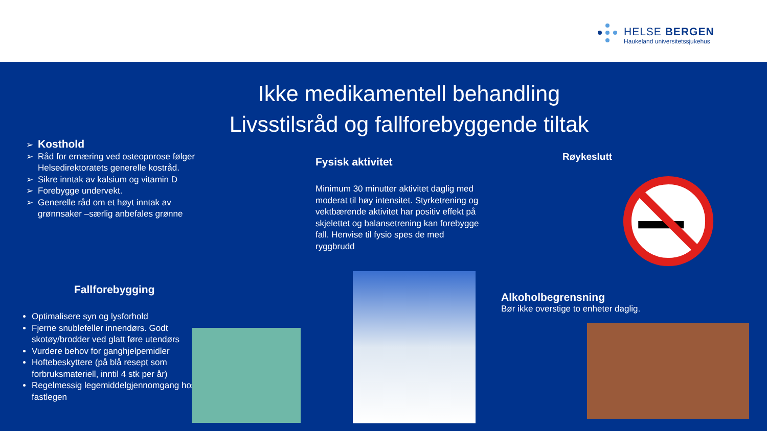HELSE BERGEN
Haukeland universitetssjukehus
Ikke medikamentell behandling
Livsstilsråd og fallforebyggende tiltak
Kosthold
Råd for ernæring ved osteoporose følger Helsedirektoratets generelle kostråd.
Sikre inntak av kalsium og vitamin D
Forebygge undervekt.
Generelle råd om et høyt inntak av grønnsaker –særlig anbefales grønne
Fysisk aktivitet
Minimum 30 minutter aktivitet daglig med moderat til høy intensitet. Styrketrening og vektbærende aktivitet har positiv effekt på skjelettet og balansetrening kan forebygge fall. Henvise til fysio spes de med ryggbrudd
Røykeslutt
Fallforebygging
Optimalisere syn og lysforhold
Fjerne snublefeller innendørs. Godt skotøy/brodder ved glatt føre utendørs
Vurdere behov for ganghjelpemidler
Hoftebeskyttere (på blå resept som forbruksmateriell, inntil 4 stk per år)
Regelmessig legemiddelgjennomgang hos fastlegen
Alkoholbegrensning
Bør ikke overstige to enheter daglig.